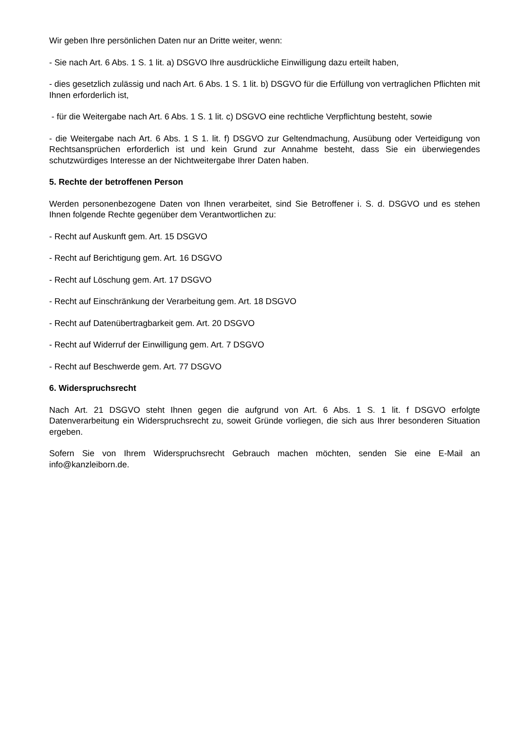Wir geben Ihre persönlichen Daten nur an Dritte weiter, wenn:
- Sie nach Art. 6 Abs. 1 S. 1 lit. a) DSGVO Ihre ausdrückliche Einwilligung dazu erteilt haben,
- dies gesetzlich zulässig und nach Art. 6 Abs. 1 S. 1 lit. b) DSGVO für die Erfüllung von vertraglichen Pflichten mit Ihnen erforderlich ist,
- für die Weitergabe nach Art. 6 Abs. 1 S. 1 lit. c) DSGVO eine rechtliche Verpflichtung besteht, sowie
- die Weitergabe nach Art. 6 Abs. 1 S 1. lit. f) DSGVO zur Geltendmachung, Ausübung oder Verteidigung von Rechtsansprüchen erforderlich ist und kein Grund zur Annahme besteht, dass Sie ein überwiegendes schutzwürdiges Interesse an der Nichtweitergabe Ihrer Daten haben.
5. Rechte der betroffenen Person
Werden personenbezogene Daten von Ihnen verarbeitet, sind Sie Betroffener i. S. d. DSGVO und es stehen Ihnen folgende Rechte gegenüber dem Verantwortlichen zu:
- Recht auf Auskunft gem. Art. 15 DSGVO
- Recht auf Berichtigung gem. Art. 16 DSGVO
- Recht auf Löschung gem. Art. 17 DSGVO
- Recht auf Einschränkung der Verarbeitung gem. Art. 18 DSGVO
- Recht auf Datenübertragbarkeit gem. Art. 20 DSGVO
- Recht auf Widerruf der Einwilligung gem. Art. 7 DSGVO
- Recht auf Beschwerde gem. Art. 77 DSGVO
6. Widerspruchsrecht
Nach Art. 21 DSGVO steht Ihnen gegen die aufgrund von Art. 6 Abs. 1 S. 1 lit. f DSGVO erfolgte Datenverarbeitung ein Widerspruchsrecht zu, soweit Gründe vorliegen, die sich aus Ihrer besonderen Situation ergeben.
Sofern Sie von Ihrem Widerspruchsrecht Gebrauch machen möchten, senden Sie eine E-Mail an info@kanzleiborn.de.